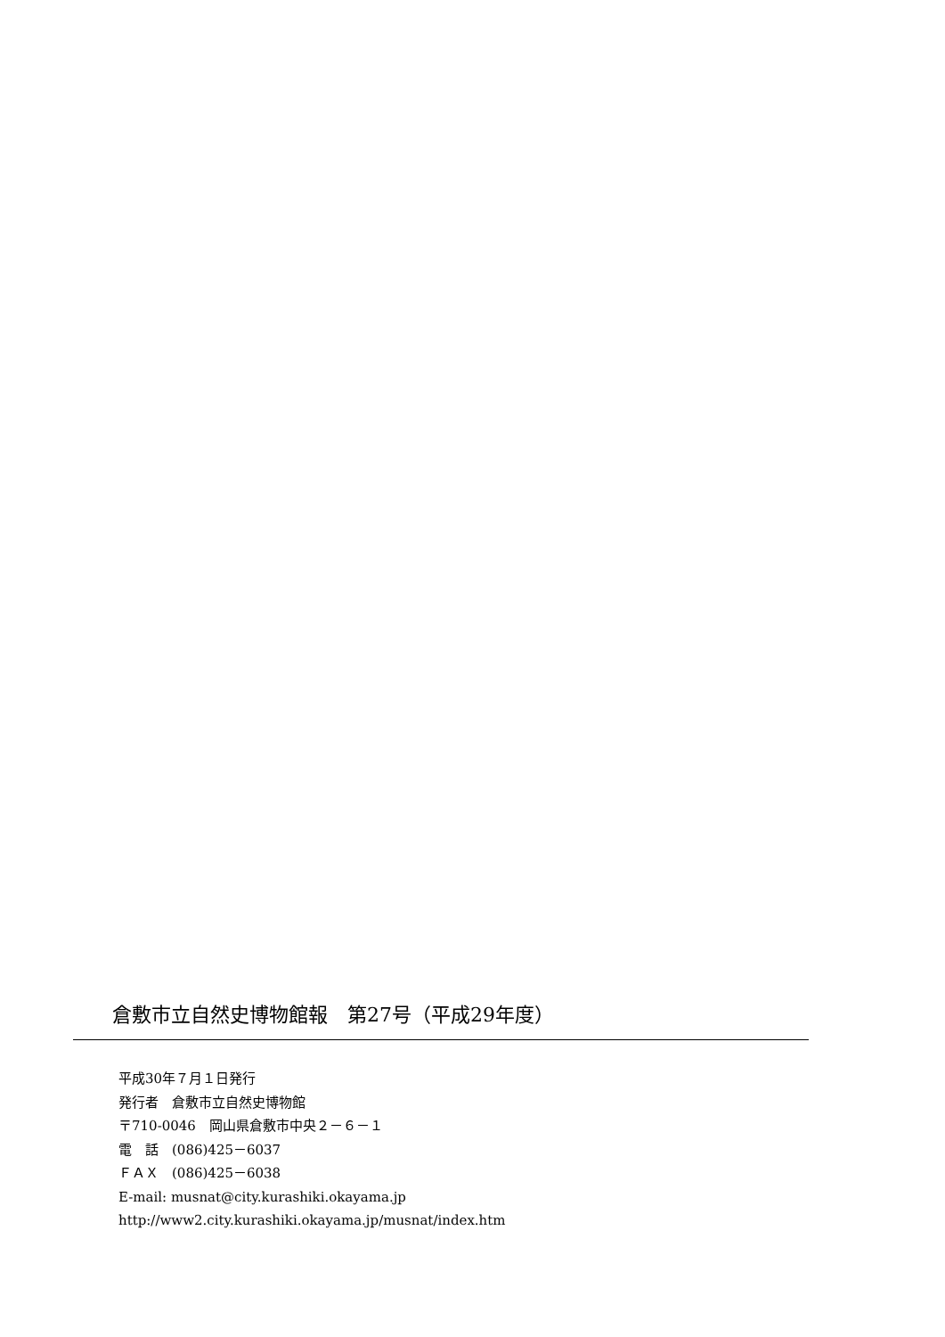倉敷市立自然史博物館報　第27号（平成29年度）
平成30年７月１日発行
発行者　倉敷市立自然史博物館
〒710-0046　岡山県倉敷市中央２－６－１
電　話　(086)425－6037
ＦＡＸ　(086)425－6038
E-mail: musnat@city.kurashiki.okayama.jp
http://www2.city.kurashiki.okayama.jp/musnat/index.htm